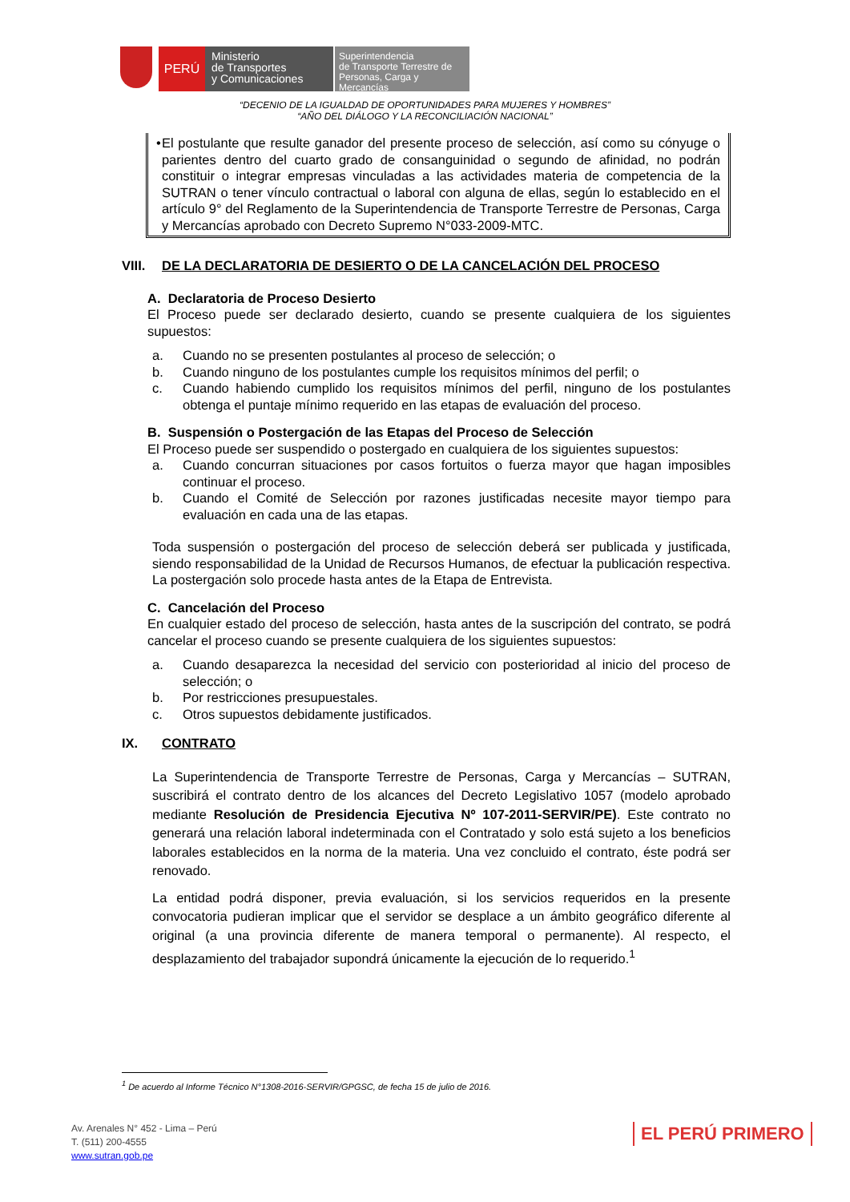PERÚ
Ministerio
de Transportes
y Comunicaciones
Superintendencia
de Transporte Terrestre de
Personas, Carga y Mercancías
“DECENIO DE LA IGUALDAD DE OPORTUNIDADES PARA MUJERES Y HOMBRES”
“AÑO DEL DIÁLOGO Y LA RECONCILIACIÓN NACIONAL”
• El postulante que resulte ganador del presente proceso de selección, así como su cónyuge o parientes dentro del cuarto grado de consanguinidad o segundo de afinidad, no podrán constituir o integrar empresas vinculadas a las actividades materia de competencia de la SUTRAN o tener vínculo contractual o laboral con alguna de ellas, según lo establecido en el artículo 9° del Reglamento de la Superintendencia de Transporte Terrestre de Personas, Carga y Mercancías aprobado con Decreto Supremo N°033-2009-MTC.
VIII. DE LA DECLARATORIA DE DESIERTO O DE LA CANCELACIÓN DEL PROCESO
A. Declaratoria de Proceso Desierto
El Proceso puede ser declarado desierto, cuando se presente cualquiera de los siguientes supuestos:
a. Cuando no se presenten postulantes al proceso de selección; o
b. Cuando ninguno de los postulantes cumple los requisitos mínimos del perfil; o
c. Cuando habiendo cumplido los requisitos mínimos del perfil, ninguno de los postulantes obtenga el puntaje mínimo requerido en las etapas de evaluación del proceso.
B. Suspensión o Postergación de las Etapas del Proceso de Selección
El Proceso puede ser suspendido o postergado en cualquiera de los siguientes supuestos:
a. Cuando concurran situaciones por casos fortuitos o fuerza mayor que hagan imposibles continuar el proceso.
b. Cuando el Comité de Selección por razones justificadas necesite mayor tiempo para evaluación en cada una de las etapas.
Toda suspensión o postergación del proceso de selección deberá ser publicada y justificada, siendo responsabilidad de la Unidad de Recursos Humanos, de efectuar la publicación respectiva. La postergación solo procede hasta antes de la Etapa de Entrevista.
C. Cancelación del Proceso
En cualquier estado del proceso de selección, hasta antes de la suscripción del contrato, se podrá cancelar el proceso cuando se presente cualquiera de los siguientes supuestos:
a. Cuando desaparezca la necesidad del servicio con posterioridad al inicio del proceso de selección; o
b. Por restricciones presupuestales.
c. Otros supuestos debidamente justificados.
IX. CONTRATO
La Superintendencia de Transporte Terrestre de Personas, Carga y Mercancías – SUTRAN, suscribirá el contrato dentro de los alcances del Decreto Legislativo 1057 (modelo aprobado mediante Resolución de Presidencia Ejecutiva Nº 107-2011-SERVIR/PE). Este contrato no generará una relación laboral indeterminada con el Contratado y solo está sujeto a los beneficios laborales establecidos en la norma de la materia. Una vez concluido el contrato, éste podrá ser renovado.
La entidad podrá disponer, previa evaluación, si los servicios requeridos en la presente convocatoria pudieran implicar que el servidor se desplace a un ámbito geográfico diferente al original (a una provincia diferente de manera temporal o permanente). Al respecto, el desplazamiento del trabajador supondrá únicamente la ejecución de lo requerido.<sup>1</sup>
<sup>1</sup> De acuerdo al Informe Técnico N°1308-2016-SERVIR/GPGSC, de fecha 15 de julio de 2016.
Av. Arenales N° 452 - Lima – Perú
T. (511) 200-4555
www.sutran.gob.pe
EL PERÚ PRIMERO